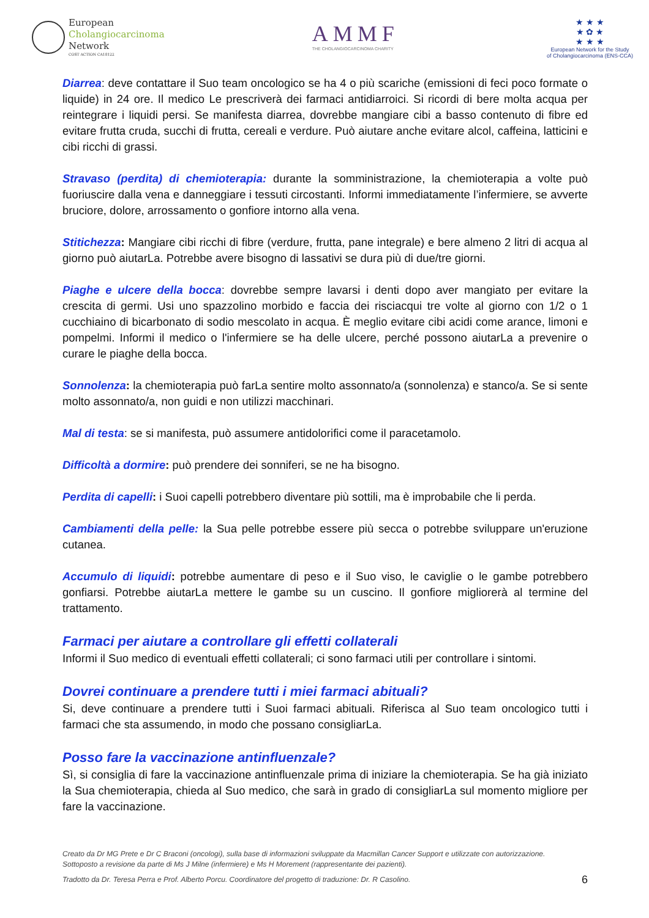European
Cholangiocarcinoma
Network
COST ACTION CA18122
AMMF
THE CHOLANGIOCARCINOMA CHARITY
★ ★ ★
★ ✿ ★
★ ★ ★
European Network for the Study
of Cholangiocarcinoma (ENS-CCA)
Diarrea: deve contattare il Suo team oncologico se ha 4 o più scariche (emissioni di feci poco formate o liquide) in 24 ore. Il medico Le prescriverà dei farmaci antidiarroici. Si ricordi di bere molta acqua per reintegrare i liquidi persi. Se manifesta diarrea, dovrebbe mangiare cibi a basso contenuto di fibre ed evitare frutta cruda, succhi di frutta, cereali e verdure. Può aiutare anche evitare alcol, caffeina, latticini e cibi ricchi di grassi.
Stravaso (perdita) di chemioterapia: durante la somministrazione, la chemioterapia a volte può fuoriuscire dalla vena e danneggiare i tessuti circostanti. Informi immediatamente l’infermiere, se avverte bruciore, dolore, arrossamento o gonfiore intorno alla vena.
Stitichezza: Mangiare cibi ricchi di fibre (verdure, frutta, pane integrale) e bere almeno 2 litri di acqua al giorno può aiutarLa. Potrebbe avere bisogno di lassativi se dura più di due/tre giorni.
Piaghe e ulcere della bocca: dovrebbe sempre lavarsi i denti dopo aver mangiato per evitare la crescita di germi. Usi uno spazzolino morbido e faccia dei risciacqui tre volte al giorno con 1/2 o 1 cucchiaino di bicarbonato di sodio mescolato in acqua. È meglio evitare cibi acidi come arance, limoni e pompelmi. Informi il medico o l'infermiere se ha delle ulcere, perché possono aiutarLa a prevenire o curare le piaghe della bocca.
Sonnolenza: la chemioterapia può farLa sentire molto assonnato/a (sonnolenza) e stanco/a. Se si sente molto assonnato/a, non guidi e non utilizzi macchinari.
Mal di testa: se si manifesta, può assumere antidolorifici come il paracetamolo.
Difficoltà a dormire: può prendere dei sonniferi, se ne ha bisogno.
Perdita di capelli: i Suoi capelli potrebbero diventare più sottili, ma è improbabile che li perda.
Cambiamenti della pelle: la Sua pelle potrebbe essere più secca o potrebbe sviluppare un'eruzione cutanea.
Accumulo di liquidi: potrebbe aumentare di peso e il Suo viso, le caviglie o le gambe potrebbero gonfiarsi. Potrebbe aiutarLa mettere le gambe su un cuscino. Il gonfiore migliorerà al termine del trattamento.
Farmaci per aiutare a controllare gli effetti collaterali
Informi il Suo medico di eventuali effetti collaterali; ci sono farmaci utili per controllare i sintomi.
Dovrei continuare a prendere tutti i miei farmaci abituali?
Si, deve continuare a prendere tutti i Suoi farmaci abituali. Riferisca al Suo team oncologico tutti i farmaci che sta assumendo, in modo che possano consigliarLa.
Posso fare la vaccinazione antinfluenzale?
Sì, si consiglia di fare la vaccinazione antinfluenzale prima di iniziare la chemioterapia. Se ha già iniziato la Sua chemioterapia, chieda al Suo medico, che sarà in grado di consigliarLa sul momento migliore per fare la vaccinazione.
Creato da Dr MG Prete e Dr C Braconi (oncologi), sulla base di informazioni sviluppate da Macmillan Cancer Support e utilizzate con autorizzazione.
Sottoposto a revisione da parte di Ms J Milne (infermiere) e Ms H Morement (rappresentante dei pazienti).
Tradotto da Dr. Teresa Perra e Prof. Alberto Porcu. Coordinatore del progetto di traduzione: Dr. R Casolino. 6